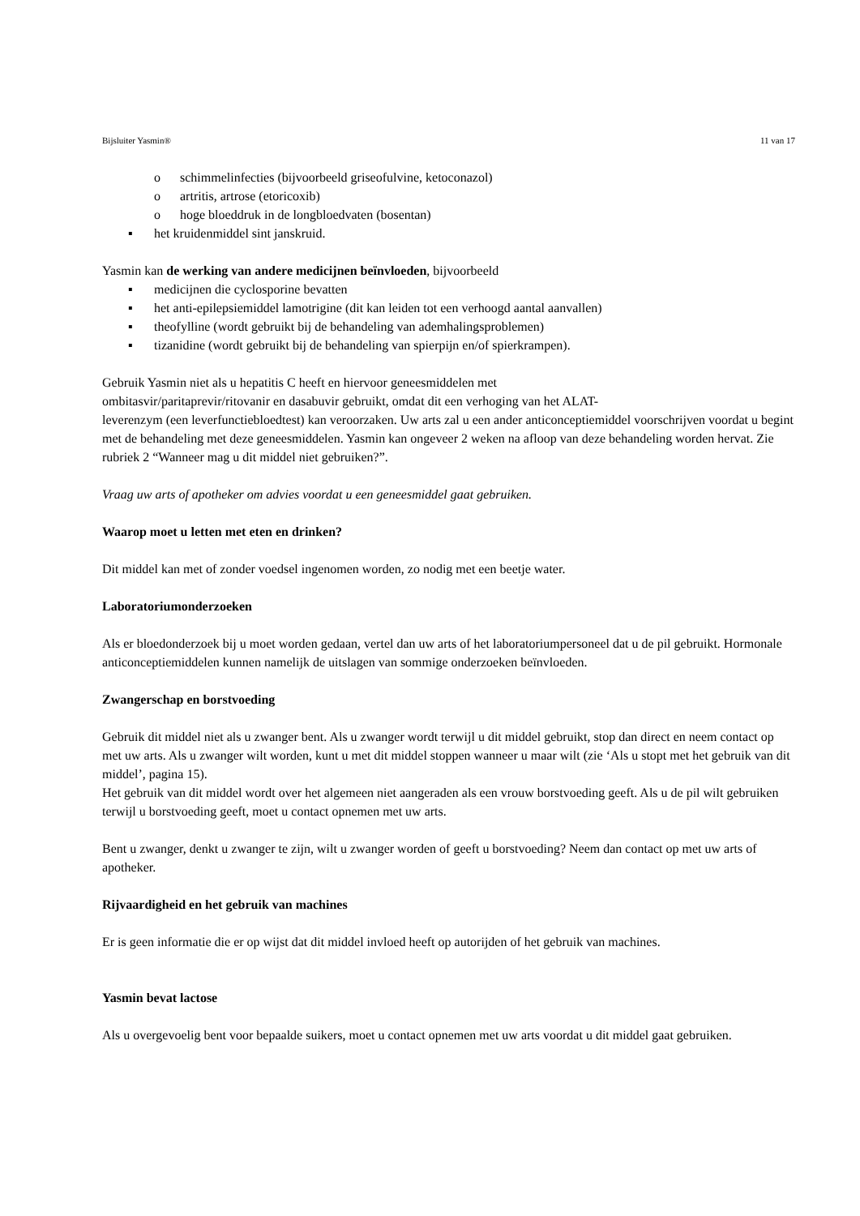Bijsluiter Yasmin® 11 van 17
o schimmelinfecties (bijvoorbeeld griseofulvine, ketoconazol)
o artritis, artrose (etoricoxib)
o hoge bloeddruk in de longbloedvaten (bosentan)
▪ het kruidenmiddel sint janskruid.
Yasmin kan de werking van andere medicijnen beïnvloeden, bijvoorbeeld
▪ medicijnen die cyclosporine bevatten
▪ het anti-epilepsiemiddel lamotrigine (dit kan leiden tot een verhoogd aantal aanvallen)
▪ theofylline (wordt gebruikt bij de behandeling van ademhalingsproblemen)
▪ tizanidine (wordt gebruikt bij de behandeling van spierpijn en/of spierkrampen).
Gebruik Yasmin niet als u hepatitis C heeft en hiervoor geneesmiddelen met
ombitasvir/paritaprevir/ritovanir en dasabuvir gebruikt, omdat dit een verhoging van het ALAT-
leverenzym (een leverfunctiebloedtest) kan veroorzaken. Uw arts zal u een ander anticonceptiemiddel voorschrijven voordat u begint met de behandeling met deze geneesmiddelen. Yasmin kan ongeveer 2 weken na afloop van deze behandeling worden hervat. Zie rubriek 2 “Wanneer mag u dit middel niet gebruiken?”.
Vraag uw arts of apotheker om advies voordat u een geneesmiddel gaat gebruiken.
Waarop moet u letten met eten en drinken?
Dit middel kan met of zonder voedsel ingenomen worden, zo nodig met een beetje water.
Laboratoriumonderzoeken
Als er bloedonderzoek bij u moet worden gedaan, vertel dan uw arts of het laboratoriumpersoneel dat u de pil gebruikt. Hormonale anticonceptiemiddelen kunnen namelijk de uitslagen van sommige onderzoeken beïnvloeden.
Zwangerschap en borstvoeding
Gebruik dit middel niet als u zwanger bent. Als u zwanger wordt terwijl u dit middel gebruikt, stop dan direct en neem contact op met uw arts. Als u zwanger wilt worden, kunt u met dit middel stoppen wanneer u maar wilt (zie ‘Als u stopt met het gebruik van dit middel’, pagina 15).
Het gebruik van dit middel wordt over het algemeen niet aangeraden als een vrouw borstvoeding geeft. Als u de pil wilt gebruiken terwijl u borstvoeding geeft, moet u contact opnemen met uw arts.
Bent u zwanger, denkt u zwanger te zijn, wilt u zwanger worden of geeft u borstvoeding? Neem dan contact op met uw arts of apotheker.
Rijvaardigheid en het gebruik van machines
Er is geen informatie die er op wijst dat dit middel invloed heeft op autorijden of het gebruik van machines.
Yasmin bevat lactose
Als u overgevoelig bent voor bepaalde suikers, moet u contact opnemen met uw arts voordat u dit middel gaat gebruiken.